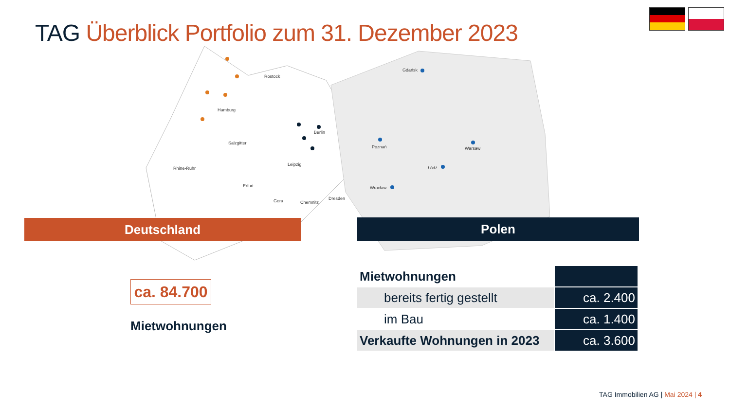TAG Überblick Portfolio zum 31. Dezember 2023
Rostock
Hamburg
Salzgitter
Berlin
Rhine-Ruhr
Leipzig
Erfurt
Gera
Chemnitz
Dresden
Gdańsk
Poznań
Warsaw
Łódź
Wrocław
Deutschland Polen
ca. 84.700
Mietwohnungen
| Mietwohnungen | |
| bereits fertig gestellt | ca. 2.400 |
| im Bau | ca. 1.400 |
| Verkaufte Wohnungen in 2023 | ca. 3.600 |
TAG Immobilien AG | Mai 2024 | 4